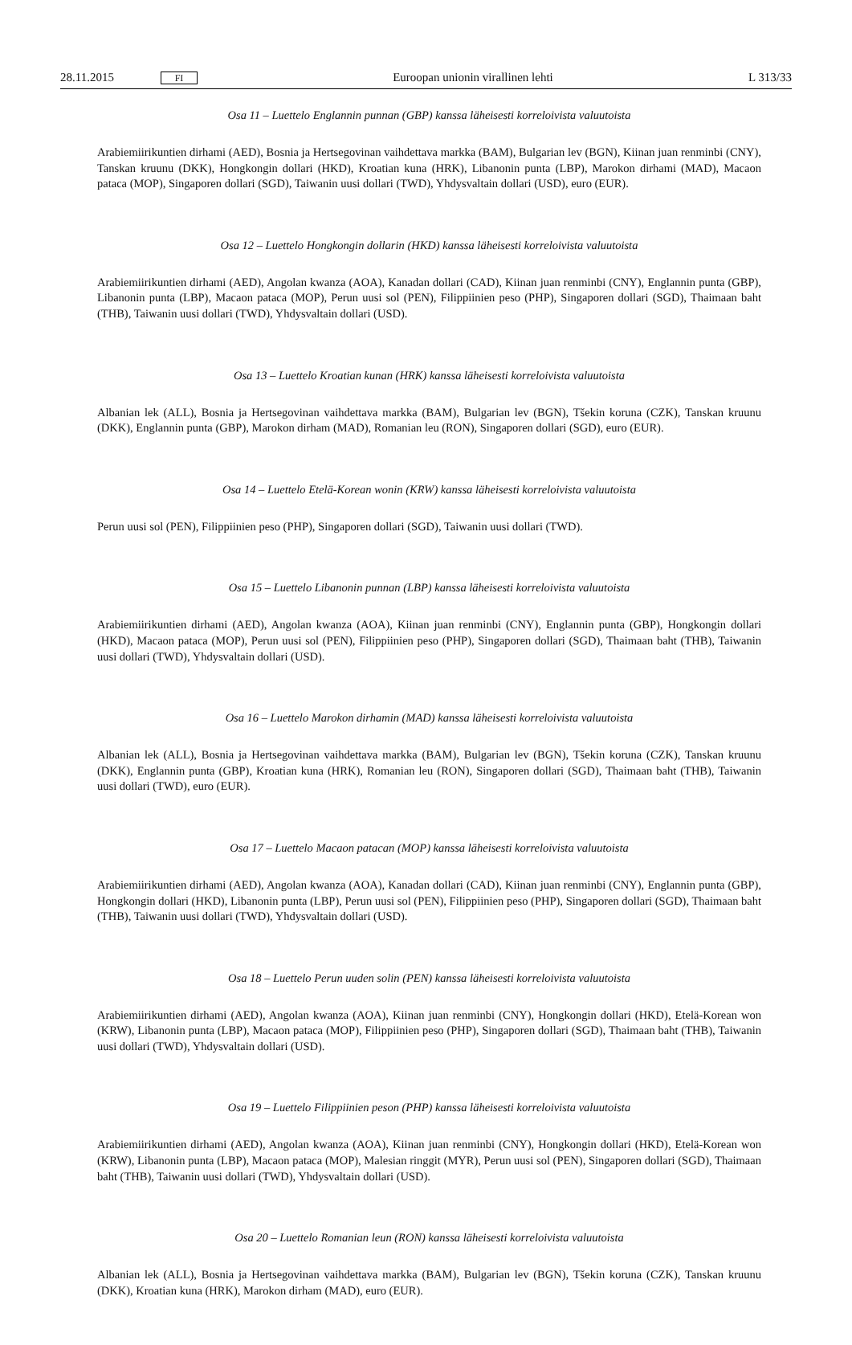28.11.2015 FI Euroopan unionin virallinen lehti L 313/33
Osa 11 – Luettelo Englannin punnan (GBP) kanssa läheisesti korreloivista valuutoista
Arabiemiirikuntien dirhami (AED), Bosnia ja Hertsegovinan vaihdettava markka (BAM), Bulgarian lev (BGN), Kiinan juan renminbi (CNY), Tanskan kruunu (DKK), Hongkongin dollari (HKD), Kroatian kuna (HRK), Libanonin punta (LBP), Marokon dirhami (MAD), Macaon pataca (MOP), Singaporen dollari (SGD), Taiwanin uusi dollari (TWD), Yhdysvaltain dollari (USD), euro (EUR).
Osa 12 – Luettelo Hongkongin dollarin (HKD) kanssa läheisesti korreloivista valuutoista
Arabiemiirikuntien dirhami (AED), Angolan kwanza (AOA), Kanadan dollari (CAD), Kiinan juan renminbi (CNY), Englannin punta (GBP), Libanonin punta (LBP), Macaon pataca (MOP), Perun uusi sol (PEN), Filippiinien peso (PHP), Singaporen dollari (SGD), Thaimaan baht (THB), Taiwanin uusi dollari (TWD), Yhdysvaltain dollari (USD).
Osa 13 – Luettelo Kroatian kunan (HRK) kanssa läheisesti korreloivista valuutoista
Albanian lek (ALL), Bosnia ja Hertsegovinan vaihdettava markka (BAM), Bulgarian lev (BGN), Tšekin koruna (CZK), Tanskan kruunu (DKK), Englannin punta (GBP), Marokon dirham (MAD), Romanian leu (RON), Singaporen dollari (SGD), euro (EUR).
Osa 14 – Luettelo Etelä-Korean wonin (KRW) kanssa läheisesti korreloivista valuutoista
Perun uusi sol (PEN), Filippiinien peso (PHP), Singaporen dollari (SGD), Taiwanin uusi dollari (TWD).
Osa 15 – Luettelo Libanonin punnan (LBP) kanssa läheisesti korreloivista valuutoista
Arabiemiirikuntien dirhami (AED), Angolan kwanza (AOA), Kiinan juan renminbi (CNY), Englannin punta (GBP), Hongkongin dollari (HKD), Macaon pataca (MOP), Perun uusi sol (PEN), Filippiinien peso (PHP), Singaporen dollari (SGD), Thaimaan baht (THB), Taiwanin uusi dollari (TWD), Yhdysvaltain dollari (USD).
Osa 16 – Luettelo Marokon dirhamin (MAD) kanssa läheisesti korreloivista valuutoista
Albanian lek (ALL), Bosnia ja Hertsegovinan vaihdettava markka (BAM), Bulgarian lev (BGN), Tšekin koruna (CZK), Tanskan kruunu (DKK), Englannin punta (GBP), Kroatian kuna (HRK), Romanian leu (RON), Singaporen dollari (SGD), Thaimaan baht (THB), Taiwanin uusi dollari (TWD), euro (EUR).
Osa 17 – Luettelo Macaon patacan (MOP) kanssa läheisesti korreloivista valuutoista
Arabiemiirikuntien dirhami (AED), Angolan kwanza (AOA), Kanadan dollari (CAD), Kiinan juan renminbi (CNY), Englannin punta (GBP), Hongkongin dollari (HKD), Libanonin punta (LBP), Perun uusi sol (PEN), Filippiinien peso (PHP), Singaporen dollari (SGD), Thaimaan baht (THB), Taiwanin uusi dollari (TWD), Yhdysvaltain dollari (USD).
Osa 18 – Luettelo Perun uuden solin (PEN) kanssa läheisesti korreloivista valuutoista
Arabiemiirikuntien dirhami (AED), Angolan kwanza (AOA), Kiinan juan renminbi (CNY), Hongkongin dollari (HKD), Etelä-Korean won (KRW), Libanonin punta (LBP), Macaon pataca (MOP), Filippiinien peso (PHP), Singaporen dollari (SGD), Thaimaan baht (THB), Taiwanin uusi dollari (TWD), Yhdysvaltain dollari (USD).
Osa 19 – Luettelo Filippiinien peson (PHP) kanssa läheisesti korreloivista valuutoista
Arabiemiirikuntien dirhami (AED), Angolan kwanza (AOA), Kiinan juan renminbi (CNY), Hongkongin dollari (HKD), Etelä-Korean won (KRW), Libanonin punta (LBP), Macaon pataca (MOP), Malesian ringgit (MYR), Perun uusi sol (PEN), Singaporen dollari (SGD), Thaimaan baht (THB), Taiwanin uusi dollari (TWD), Yhdysvaltain dollari (USD).
Osa 20 – Luettelo Romanian leun (RON) kanssa läheisesti korreloivista valuutoista
Albanian lek (ALL), Bosnia ja Hertsegovinan vaihdettava markka (BAM), Bulgarian lev (BGN), Tšekin koruna (CZK), Tanskan kruunu (DKK), Kroatian kuna (HRK), Marokon dirham (MAD), euro (EUR).